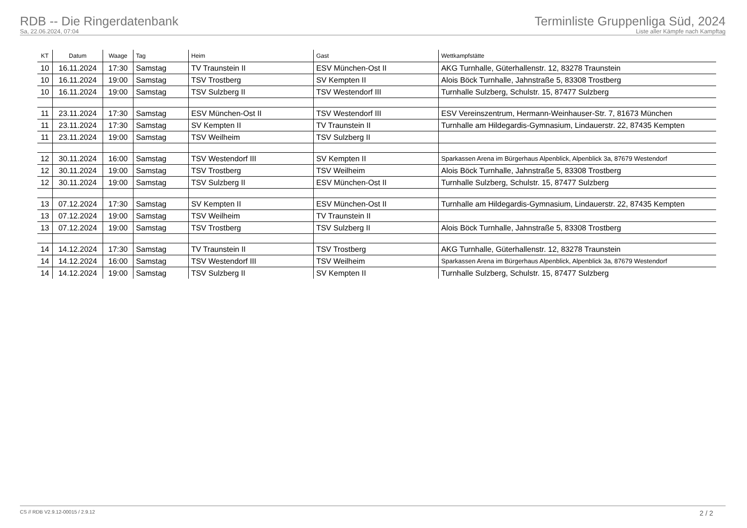RDB -- Die Ringerdatenbank
Sa, 22.06.2024, 07:04
Terminliste Gruppenliga Süd, 2024
Liste aller Kämpfe nach Kampftag
| KT | Datum | Waage | Tag | Heim | Gast | Wettkampfstätte |
| --- | --- | --- | --- | --- | --- | --- |
| 10 | 16.11.2024 | 17:30 | Samstag | TV Traunstein II | ESV München-Ost II | AKG Turnhalle, Güterhallenstr. 12, 83278 Traunstein |
| 10 | 16.11.2024 | 19:00 | Samstag | TSV Trostberg | SV Kempten II | Alois Böck Turnhalle, Jahnstraße 5, 83308 Trostberg |
| 10 | 16.11.2024 | 19:00 | Samstag | TSV Sulzberg II | TSV Westendorf III | Turnhalle Sulzberg, Schulstr. 15, 87477 Sulzberg |
| 11 | 23.11.2024 | 17:30 | Samstag | ESV München-Ost II | TSV Westendorf III | ESV Vereinszentrum, Hermann-Weinhauser-Str. 7, 81673 München |
| 11 | 23.11.2024 | 17:30 | Samstag | SV Kempten II | TV Traunstein II | Turnhalle am Hildegardis-Gymnasium, Lindauerstr. 22, 87435 Kempten |
| 11 | 23.11.2024 | 19:00 | Samstag | TSV Weilheim | TSV Sulzberg II | |
| 12 | 30.11.2024 | 16:00 | Samstag | TSV Westendorf III | SV Kempten II | Sparkassen Arena im Bürgerhaus Alpenblick, Alpenblick 3a, 87679 Westendorf |
| 12 | 30.11.2024 | 19:00 | Samstag | TSV Trostberg | TSV Weilheim | Alois Böck Turnhalle, Jahnstraße 5, 83308 Trostberg |
| 12 | 30.11.2024 | 19:00 | Samstag | TSV Sulzberg II | ESV München-Ost II | Turnhalle Sulzberg, Schulstr. 15, 87477 Sulzberg |
| 13 | 07.12.2024 | 17:30 | Samstag | SV Kempten II | ESV München-Ost II | Turnhalle am Hildegardis-Gymnasium, Lindauerstr. 22, 87435 Kempten |
| 13 | 07.12.2024 | 19:00 | Samstag | TSV Weilheim | TV Traunstein II | |
| 13 | 07.12.2024 | 19:00 | Samstag | TSV Trostberg | TSV Sulzberg II | Alois Böck Turnhalle, Jahnstraße 5, 83308 Trostberg |
| 14 | 14.12.2024 | 17:30 | Samstag | TV Traunstein II | TSV Trostberg | AKG Turnhalle, Güterhallenstr. 12, 83278 Traunstein |
| 14 | 14.12.2024 | 16:00 | Samstag | TSV Westendorf III | TSV Weilheim | Sparkassen Arena im Bürgerhaus Alpenblick, Alpenblick 3a, 87679 Westendorf |
| 14 | 14.12.2024 | 19:00 | Samstag | TSV Sulzberg II | SV Kempten II | Turnhalle Sulzberg, Schulstr. 15, 87477 Sulzberg |
CS // RDB V2.9.12-00015 / 2.9.12 2 / 2